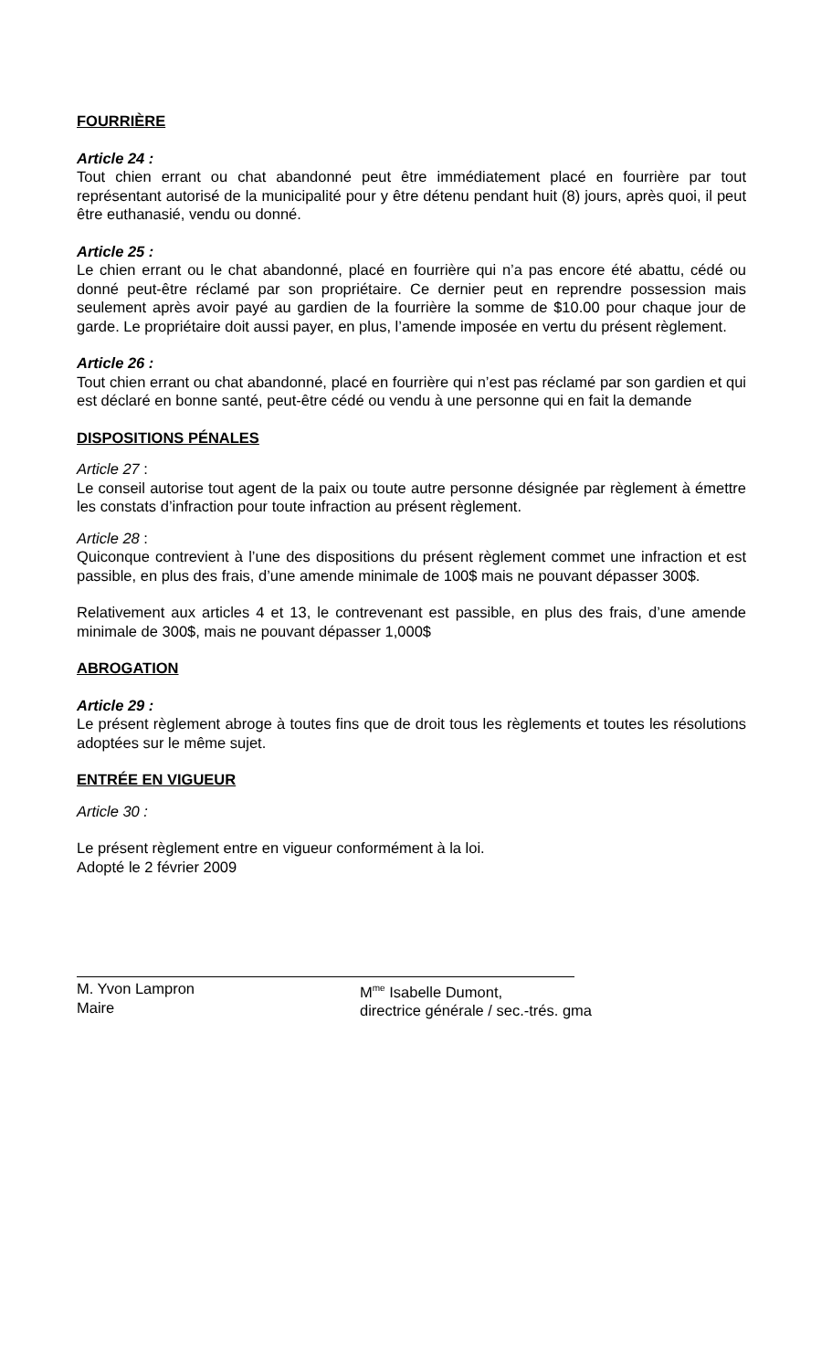FOURRIÈRE
Article 24 :
Tout chien errant ou chat abandonné peut être immédiatement placé en fourrière par tout représentant autorisé de la municipalité pour y être détenu pendant huit (8) jours, après quoi, il peut être euthanasié, vendu ou donné.
Article 25 :
Le chien errant ou le chat abandonné, placé en fourrière qui n’a pas encore été abattu, cédé ou donné peut-être réclamé par son propriétaire. Ce dernier peut en reprendre possession mais seulement après avoir payé au gardien de la fourrière la somme de $10.00 pour chaque jour de garde. Le propriétaire doit aussi payer, en plus, l’amende imposée en vertu du présent règlement.
Article 26 :
Tout chien errant ou chat abandonné, placé en fourrière qui n’est pas réclamé par son gardien et qui est déclaré en bonne santé, peut-être cédé ou vendu à une personne qui en fait la demande
DISPOSITIONS PÉNALES
Article 27 :
Le conseil autorise tout agent de la paix ou toute autre personne désignée par règlement à émettre les constats d’infraction pour toute infraction au présent règlement.
Article 28 :
Quiconque contrevient à l’une des dispositions du présent règlement commet une infraction et est passible, en plus des frais, d’une amende minimale de 100$ mais ne pouvant dépasser 300$.
Relativement aux articles 4 et 13, le contrevenant est passible, en plus des frais, d’une amende minimale de 300$, mais ne pouvant dépasser 1,000$
ABROGATION
Article 29 :
Le présent règlement abroge à toutes fins que de droit tous les règlements et toutes les résolutions adoptées sur le même sujet.
ENTRÉE EN VIGUEUR
Article 30 :
Le présent règlement entre en vigueur conformément à la loi.
Adopté le 2 février 2009
M. Yvon Lampron
Maire
M<sup>me</sup> Isabelle Dumont,
directrice générale / sec.-trés. gma